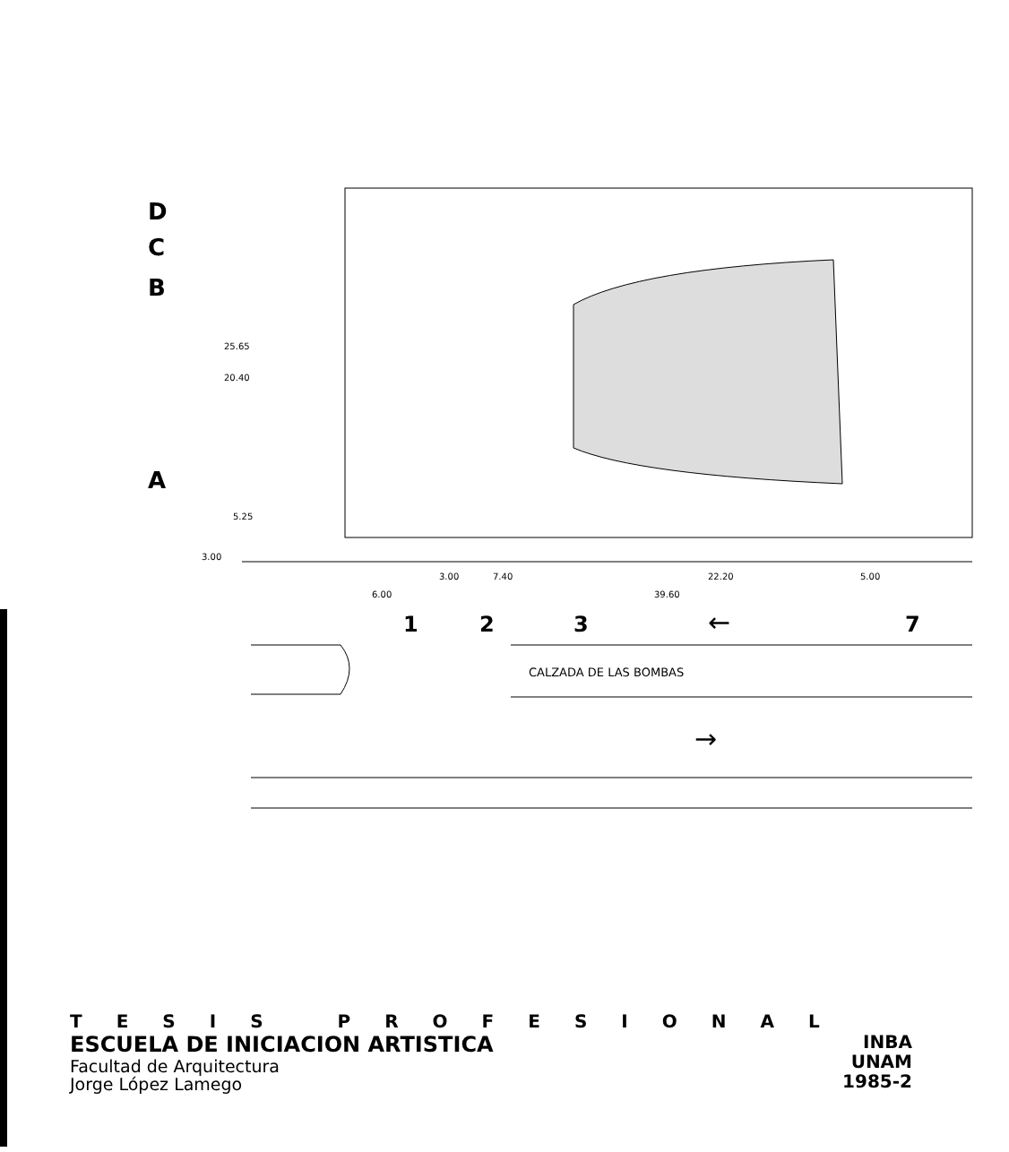D
C
B
A
25.65
20.40
5.25
3.00
3.00
7.40
22.20
5.00
6.00
39.60
1
2
3
←
7
CALZADA DE LAS BOMBAS
→
TESIS PROFESIONAL
ESCUELA DE INICIACION ARTISTICA
Facultad de Arquitectura
Jorge López Lamego
INBA
UNAM
1985-2